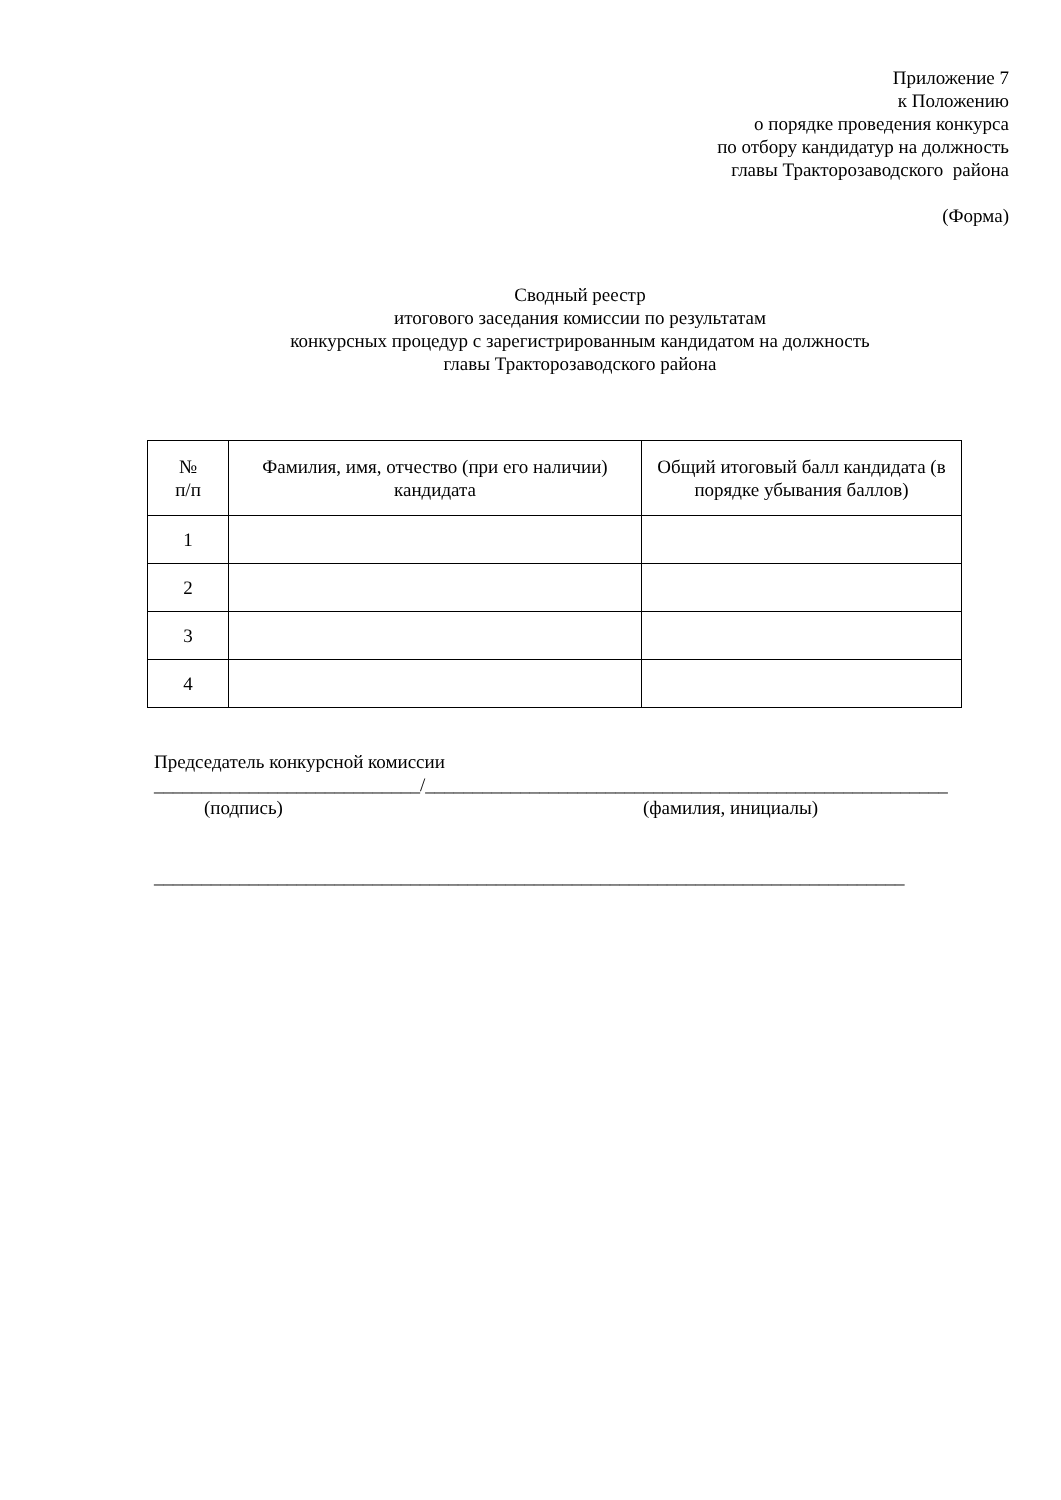Приложение 7
к Положению
о порядке проведения конкурса
по отбору кандидатур на должность
главы Тракторозаводского района
(Форма)
Сводный реестр
итогового заседания комиссии по результатам
конкурсных процедур с зарегистрированным кандидатом на должность
главы Тракторозаводского района
| № п/п | Фамилия, имя, отчество (при его наличии) кандидата | Общий итоговый балл кандидата (в порядке убывания баллов) |
| --- | --- | --- |
| 1 | | |
| 2 | | |
| 3 | | |
| 4 | | |
Председатель конкурсной комиссии
____________________________/_______________________________________________________
(подпись) (фамилия, инициалы)
_______________________________________________________________________________